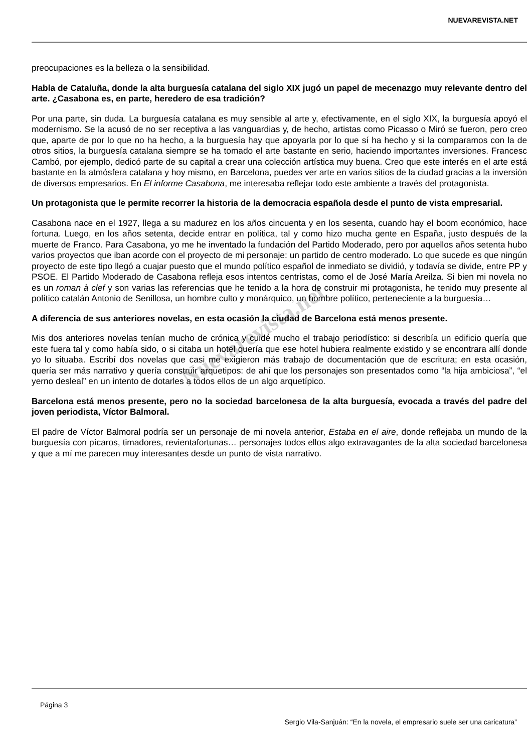NUEVAREVISTA.NET
Nuevarevista.net
preocupaciones es la belleza o la sensibilidad.
Habla de Cataluña, donde la alta burguesía catalana del siglo XIX jugó un papel de mecenazgo muy relevante dentro del arte. ¿Casabona es, en parte, heredero de esa tradición?
Por una parte, sin duda. La burguesía catalana es muy sensible al arte y, efectivamente, en el siglo XIX, la burguesía apoyó el modernismo. Se la acusó de no ser receptiva a las vanguardias y, de hecho, artistas como Picasso o Miró se fueron, pero creo que, aparte de por lo que no ha hecho, a la burguesía hay que apoyarla por lo que sí ha hecho y si la comparamos con la de otros sitios, la burguesía catalana siempre se ha tomado el arte bastante en serio, haciendo importantes inversiones. Francesc Cambó, por ejemplo, dedicó parte de su capital a crear una colección artística muy buena. Creo que este interés en el arte está bastante en la atmósfera catalana y hoy mismo, en Barcelona, puedes ver arte en varios sitios de la ciudad gracias a la inversión de diversos empresarios. En El informe Casabona, me interesaba reflejar todo este ambiente a través del protagonista.
Un protagonista que le permite recorrer la historia de la democracia española desde el punto de vista empresarial.
Casabona nace en el 1927, llega a su madurez en los años cincuenta y en los sesenta, cuando hay el boom económico, hace fortuna. Luego, en los años setenta, decide entrar en política, tal y como hizo mucha gente en España, justo después de la muerte de Franco. Para Casabona, yo me he inventado la fundación del Partido Moderado, pero por aquellos años setenta hubo varios proyectos que iban acorde con el proyecto de mi personaje: un partido de centro moderado. Lo que sucede es que ningún proyecto de este tipo llegó a cuajar puesto que el mundo político español de inmediato se dividió, y todavía se divide, entre PP y PSOE. El Partido Moderado de Casabona refleja esos intentos centristas, como el de José María Areilza. Si bien mi novela no es un roman à clef y son varias las referencias que he tenido a la hora de construir mi protagonista, he tenido muy presente al político catalán Antonio de Senillosa, un hombre culto y monárquico, un hombre político, perteneciente a la burguesía…
A diferencia de sus anteriores novelas, en esta ocasión la ciudad de Barcelona está menos presente.
Mis dos anteriores novelas tenían mucho de crónica y cuidé mucho el trabajo periodístico: si describía un edificio quería que este fuera tal y como había sido, o si citaba un hotel quería que ese hotel hubiera realmente existido y se encontrara allí donde yo lo situaba. Escribí dos novelas que casi me exigieron más trabajo de documentación que de escritura; en esta ocasión, quería ser más narrativo y quería construir arquetipos: de ahí que los personajes son presentados como “la hija ambiciosa”, “el yerno desleal” en un intento de dotarles a todos ellos de un algo arquetípico.
Barcelona está menos presente, pero no la sociedad barcelonesa de la alta burguesía, evocada a través del padre del joven periodista, Víctor Balmoral.
El padre de Víctor Balmoral podría ser un personaje de mi novela anterior, Estaba en el aire, donde reflejaba un mundo de la burguesía con pícaros, timadores, revientafortunas… personajes todos ellos algo extravagantes de la alta sociedad barcelonesa y que a mí me parecen muy interesantes desde un punto de vista narrativo.
Página 3
Sergio Vila-Sanjuán: “En la novela, el empresario suele ser una caricatura”